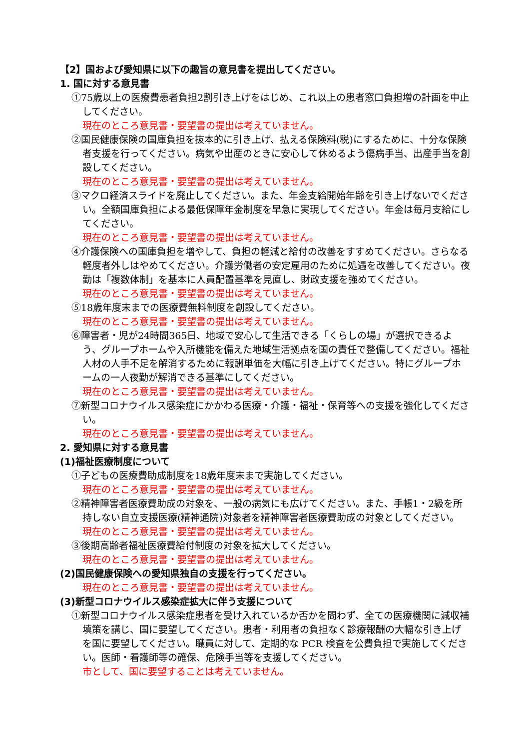【2】国および愛知県に以下の趣旨の意見書を提出してください。
1. 国に対する意見書
①75歳以上の医療費患者負担2割引き上げをはじめ、これ以上の患者窓口負担増の計画を中止してください。
現在のところ意見書・要望書の提出は考えていません。
②国民健康保険の国庫負担を抜本的に引き上げ、払える保険料(税)にするために、十分な保険者支援を行ってください。病気や出産のときに安心して休めるよう傷病手当、出産手当を創設してください。
現在のところ意見書・要望書の提出は考えていません。
③マクロ経済スライドを廃止してください。また、年金支給開始年齢を引き上げないでください。全額国庫負担による最低保障年金制度を早急に実現してください。年金は毎月支給にしてください。
現在のところ意見書・要望書の提出は考えていません。
④介護保険への国庫負担を増やして、負担の軽減と給付の改善をすすめてください。さらなる軽度者外しはやめてください。介護労働者の安定雇用のために処遇を改善してください。夜勤は「複数体制」を基本に人員配置基準を見直し、財政支援を強めてください。
現在のところ意見書・要望書の提出は考えていません。
⑤18歳年度末までの医療費無料制度を創設してください。
現在のところ意見書・要望書の提出は考えていません。
⑥障害者・児が24時間365日、地域で安心して生活できる「くらしの場」が選択できるよう、グループホームや入所機能を備えた地域生活拠点を国の責任で整備してください。福祉人材の人手不足を解消するために報酬単価を大幅に引き上げてください。特にグループホームの一人夜勤が解消できる基準にしてください。
現在のところ意見書・要望書の提出は考えていません。
⑦新型コロナウイルス感染症にかかわる医療・介護・福祉・保育等への支援を強化してください。
現在のところ意見書・要望書の提出は考えていません。
2. 愛知県に対する意見書
(1)福祉医療制度について
①子どもの医療費助成制度を18歳年度末まで実施してください。
現在のところ意見書・要望書の提出は考えていません。
②精神障害者医療費助成の対象を、一般の病気にも広げてください。また、手帳1・2級を所持しない自立支援医療(精神通院)対象者を精神障害者医療費助成の対象としてください。
現在のところ意見書・要望書の提出は考えていません。
③後期高齢者福祉医療費給付制度の対象を拡大してください。
現在のところ意見書・要望書の提出は考えていません。
(2)国民健康保険への愛知県独自の支援を行ってください。
現在のところ意見書・要望書の提出は考えていません。
(3)新型コロナウイルス感染症拡大に伴う支援について
①新型コロナウイルス感染症患者を受け入れているか否かを問わず、全ての医療機関に減収補填策を講じ、国に要望してください。患者・利用者の負担なく診療報酬の大幅な引き上げを国に要望してください。職員に対して、定期的な PCR 検査を公費負担で実施してください。医師・看護師等の確保、危険手当等を支援してください。
市として、国に要望することは考えていません。